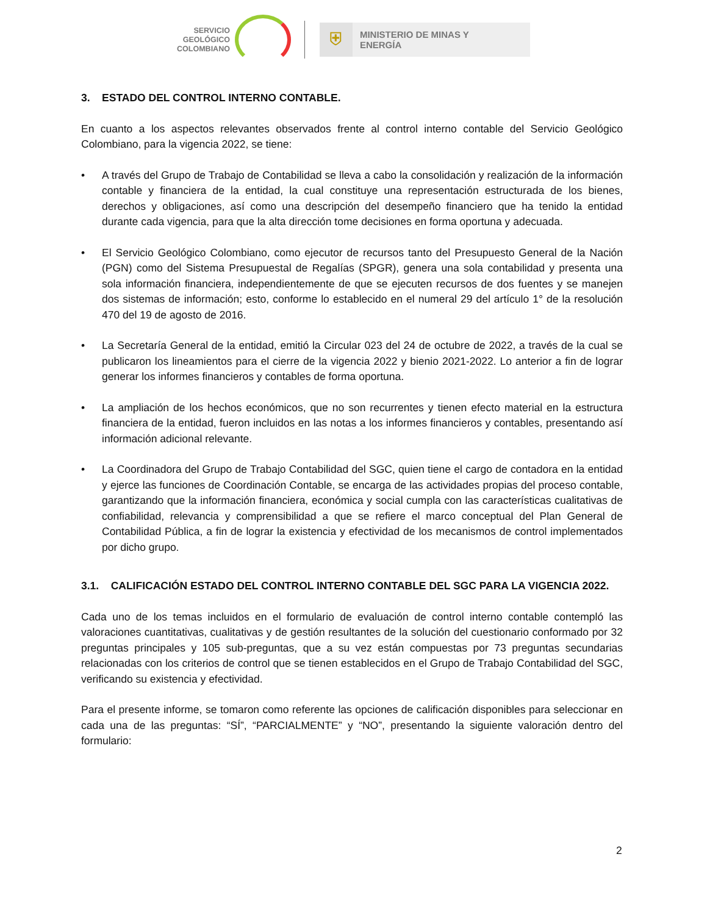SERVICIO
GEOLÓGICO
COLOMBIANO
⛨
MINISTERIO DE MINAS Y
ENERGÍA
3. ESTADO DEL CONTROL INTERNO CONTABLE.
En cuanto a los aspectos relevantes observados frente al control interno contable del Servicio Geológico Colombiano, para la vigencia 2022, se tiene:
• A través del Grupo de Trabajo de Contabilidad se lleva a cabo la consolidación y realización de la información contable y financiera de la entidad, la cual constituye una representación estructurada de los bienes, derechos y obligaciones, así como una descripción del desempeño financiero que ha tenido la entidad durante cada vigencia, para que la alta dirección tome decisiones en forma oportuna y adecuada.
• El Servicio Geológico Colombiano, como ejecutor de recursos tanto del Presupuesto General de la Nación (PGN) como del Sistema Presupuestal de Regalías (SPGR), genera una sola contabilidad y presenta una sola información financiera, independientemente de que se ejecuten recursos de dos fuentes y se manejen dos sistemas de información; esto, conforme lo establecido en el numeral 29 del artículo 1° de la resolución 470 del 19 de agosto de 2016.
• La Secretaría General de la entidad, emitió la Circular 023 del 24 de octubre de 2022, a través de la cual se publicaron los lineamientos para el cierre de la vigencia 2022 y bienio 2021-2022. Lo anterior a fin de lograr generar los informes financieros y contables de forma oportuna.
• La ampliación de los hechos económicos, que no son recurrentes y tienen efecto material en la estructura financiera de la entidad, fueron incluidos en las notas a los informes financieros y contables, presentando así información adicional relevante.
• La Coordinadora del Grupo de Trabajo Contabilidad del SGC, quien tiene el cargo de contadora en la entidad y ejerce las funciones de Coordinación Contable, se encarga de las actividades propias del proceso contable, garantizando que la información financiera, económica y social cumpla con las características cualitativas de confiabilidad, relevancia y comprensibilidad a que se refiere el marco conceptual del Plan General de Contabilidad Pública, a fin de lograr la existencia y efectividad de los mecanismos de control implementados por dicho grupo.
3.1. CALIFICACIÓN ESTADO DEL CONTROL INTERNO CONTABLE DEL SGC PARA LA VIGENCIA 2022.
Cada uno de los temas incluidos en el formulario de evaluación de control interno contable contempló las valoraciones cuantitativas, cualitativas y de gestión resultantes de la solución del cuestionario conformado por 32 preguntas principales y 105 sub-preguntas, que a su vez están compuestas por 73 preguntas secundarias relacionadas con los criterios de control que se tienen establecidos en el Grupo de Trabajo Contabilidad del SGC, verificando su existencia y efectividad.
Para el presente informe, se tomaron como referente las opciones de calificación disponibles para seleccionar en cada una de las preguntas: “SÍ”, “PARCIALMENTE” y “NO”, presentando la siguiente valoración dentro del formulario:
2